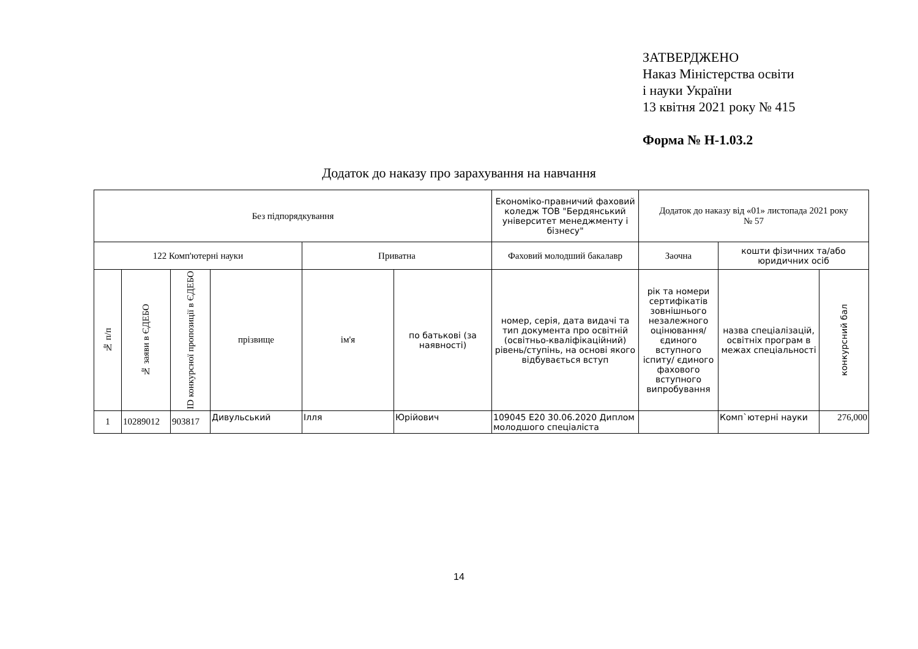ЗАТВЕРДЖЕНО
Наказ Міністерства освіти
і науки України
13 квітня 2021 року № 415
Форма № Н-1.03.2
Додаток до наказу про зарахування на навчання
| Без підпорядкування | | | | | | Економіко-правничий фаховий коледж ТОВ "Бердянський університет менеджменту і бізнесу" | Додаток до наказу від «01» листопада 2021 року № 57 | | |
| 122 Комп'ютерні науки | | | | Приватна | | Фаховий молодший бакалавр | Заочна | кошти фізичних та/або юридичних осіб | |
| № п/п | № заяви в ЄДЕБО | ID конкурсної пропозиції в ЄДЕБО | прізвище | ім'я | по батькові (за наявності) | номер, серія, дата видачі та тип документа про освітній (освітньо-кваліфікаційний) рівень/ступінь, на основі якого відбувається вступ | рік та номери сертифікатів зовнішнього незалежного оцінювання/ єдиного вступного іспиту/ єдиного фахового вступного випробування | назва спеціалізацій, освітніх програм в межах спеціальності | конкурсний бал |
| 1 | 10289012 | 903817 | Дивульський | Ілля | Юрійович | 109045 E20 30.06.2020 Диплом молодшого спеціаліста | | Комп`ютерні науки | 276,000 |
14